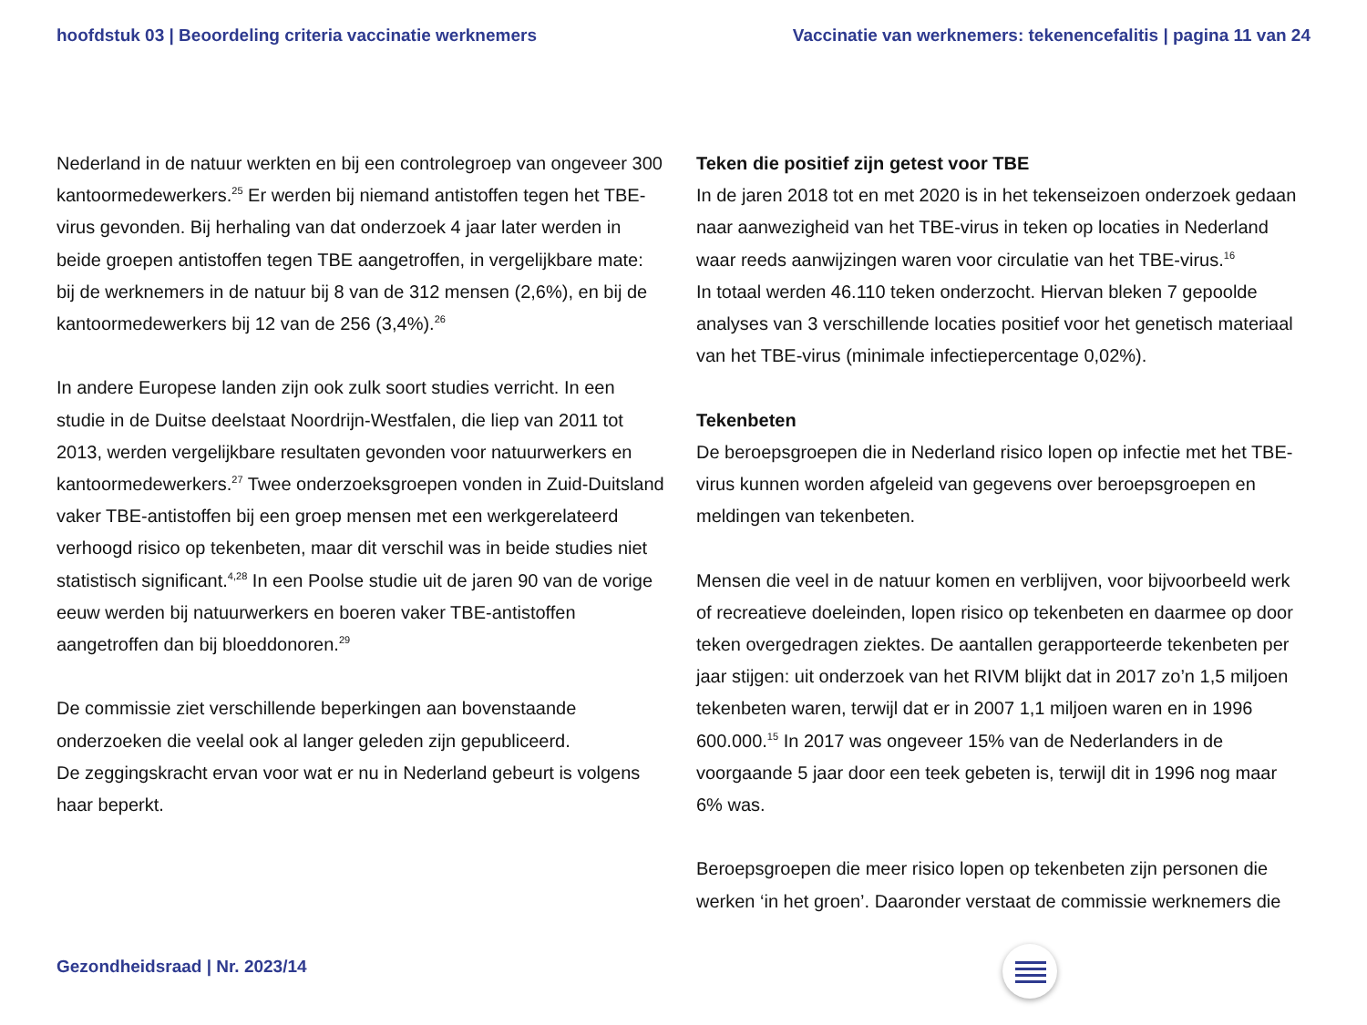hoofdstuk 03 | Beoordeling criteria vaccinatie werknemers Vaccinatie van werknemers: tekenencefalitis | pagina 11 van 24
Nederland in de natuur werkten en bij een controlegroep van ongeveer 300 kantoormedewerkers.<sup>25</sup> Er werden bij niemand antistoffen tegen het TBE-virus gevonden. Bij herhaling van dat onderzoek 4 jaar later werden in beide groepen antistoffen tegen TBE aangetroffen, in vergelijkbare mate: bij de werknemers in de natuur bij 8 van de 312 mensen (2,6%), en bij de kantoormedewerkers bij 12 van de 256 (3,4%).<sup>26</sup>
In andere Europese landen zijn ook zulk soort studies verricht. In een studie in de Duitse deelstaat Noordrijn-Westfalen, die liep van 2011 tot 2013, werden vergelijkbare resultaten gevonden voor natuurwerkers en kantoormedewerkers.<sup>27</sup> Twee onderzoeksgroepen vonden in Zuid-Duitsland vaker TBE-antistoffen bij een groep mensen met een werkgerelateerd verhoogd risico op tekenbeten, maar dit verschil was in beide studies niet statistisch significant.<sup>4,28</sup> In een Poolse studie uit de jaren 90 van de vorige eeuw werden bij natuurwerkers en boeren vaker TBE-antistoffen aangetroffen dan bij bloeddonoren.<sup>29</sup>
De commissie ziet verschillende beperkingen aan bovenstaande onderzoeken die veelal ook al langer geleden zijn gepubliceerd.
De zeggingskracht ervan voor wat er nu in Nederland gebeurt is volgens haar beperkt.
Teken die positief zijn getest voor TBE
In de jaren 2018 tot en met 2020 is in het tekenseizoen onderzoek gedaan naar aanwezigheid van het TBE-virus in teken op locaties in Nederland waar reeds aanwijzingen waren voor circulatie van het TBE-virus.<sup>16</sup>
In totaal werden 46.110 teken onderzocht. Hiervan bleken 7 gepoolde analyses van 3 verschillende locaties positief voor het genetisch materiaal van het TBE-virus (minimale infectiepercentage 0,02%).
Tekenbeten
De beroepsgroepen die in Nederland risico lopen op infectie met het TBE-virus kunnen worden afgeleid van gegevens over beroepsgroepen en meldingen van tekenbeten.
Mensen die veel in de natuur komen en verblijven, voor bijvoorbeeld werk of recreatieve doeleinden, lopen risico op tekenbeten en daarmee op door teken overgedragen ziektes. De aantallen gerapporteerde tekenbeten per jaar stijgen: uit onderzoek van het RIVM blijkt dat in 2017 zo’n 1,5 miljoen tekenbeten waren, terwijl dat er in 2007 1,1 miljoen waren en in 1996 600.000.<sup>15</sup> In 2017 was ongeveer 15% van de Nederlanders in de voorgaande 5 jaar door een teek gebeten is, terwijl dit in 1996 nog maar 6% was.
Beroepsgroepen die meer risico lopen op tekenbeten zijn personen die werken ‘in het groen’. Daaronder verstaat de commissie werknemers die
Gezondheidsraad | Nr. 2023/14